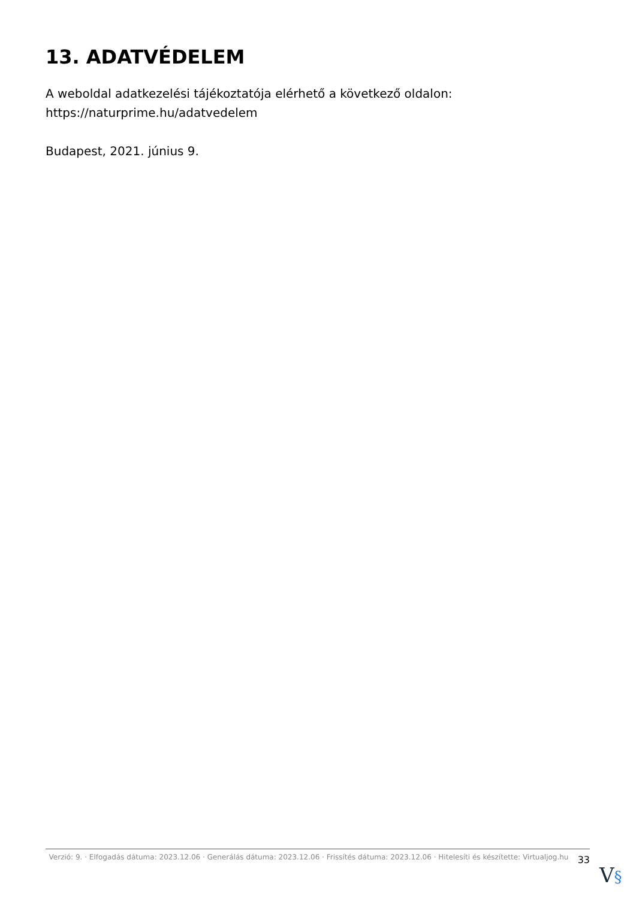13. ADATVÉDELEM
A weboldal adatkezelési tájékoztatója elérhető a következő oldalon: https://naturprime.hu/adatvedelem
Budapest, 2021. június 9.
Verzió: 9. · Elfogadás dátuma: 2023.12.06 · Generálás dátuma: 2023.12.06 · Frissítés dátuma: 2023.12.06 · Hitelesíti és készítette: Virtualjog.hu
33
V§